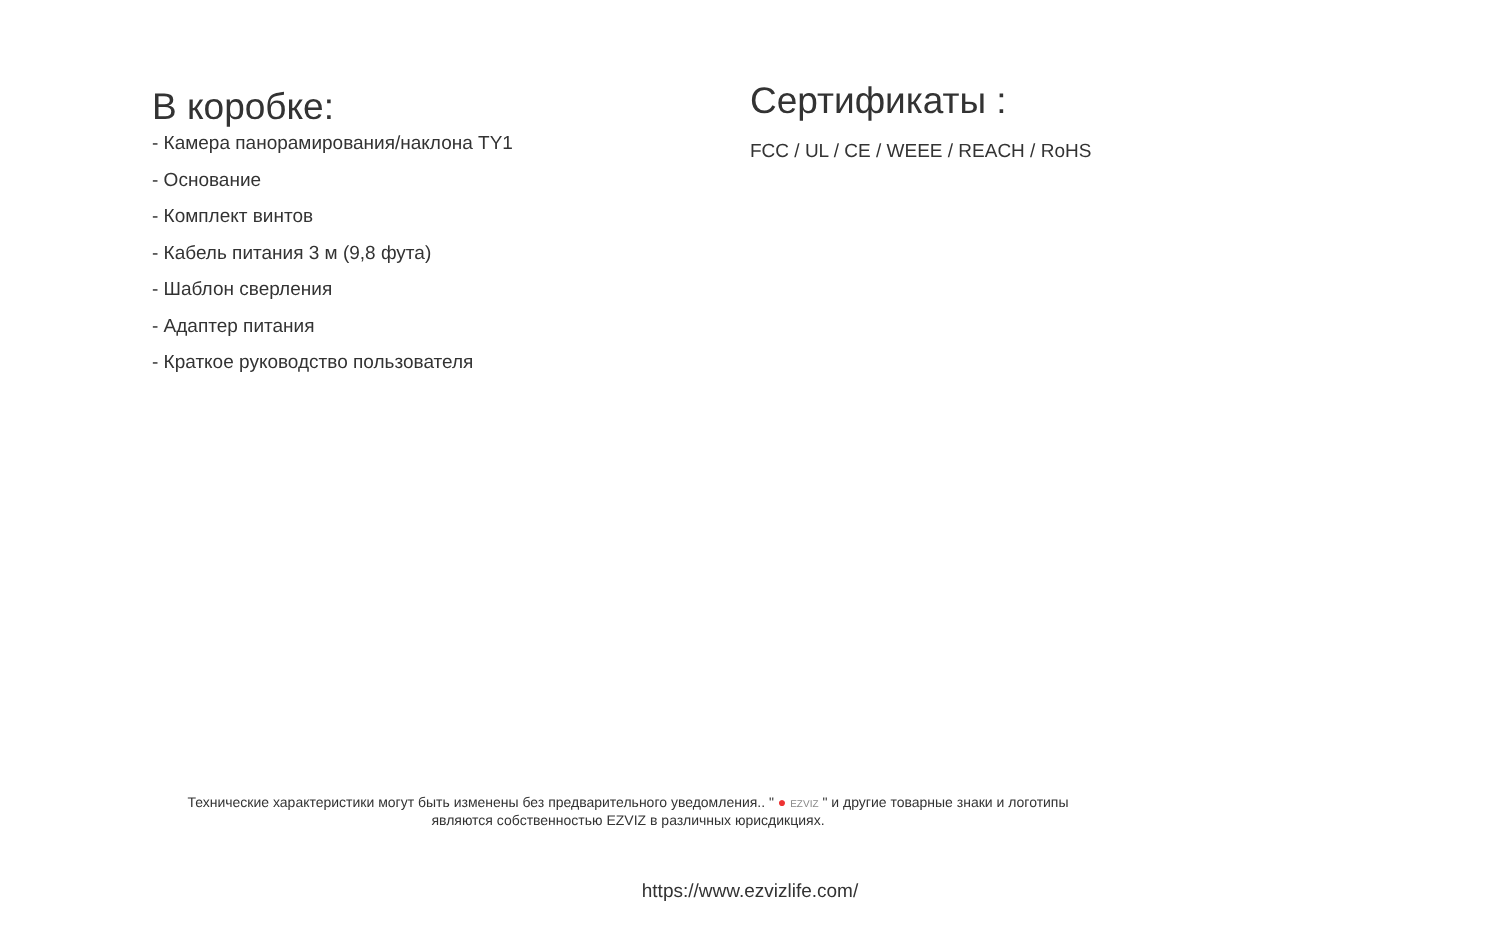В коробке:
- Камера панорамирования/наклона TY1
- Основание
- Комплект винтов
- Кабель питания 3 м (9,8 фута)
- Шаблон сверления
- Адаптер питания
- Краткое руководство пользователя
Сертификаты :
FCC / UL / CE / WEEE / REACH / RoHS
Технические характеристики могут быть изменены без предварительного уведомления.. " ● EZVIZ " и другие товарные знаки и логотипы
являются собственностью EZVIZ в различных юрисдикциях.
https://www.ezvizlife.com/